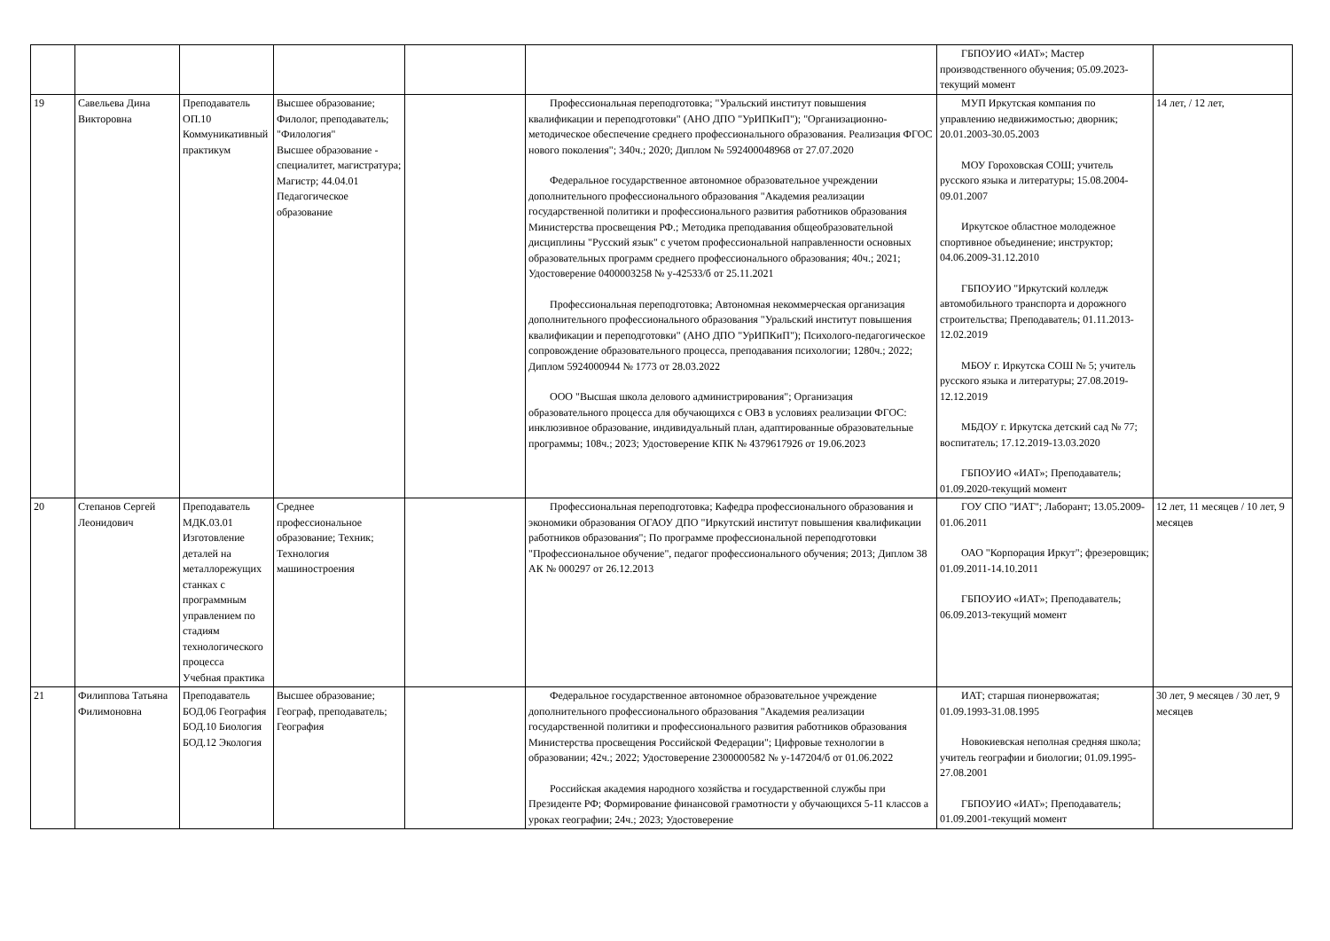| | | | | | | ГБПОУИО «ИАТ»; Мастер производственного обучения; 05.09.2023-текущий момент | |
| 19 | Савельева Дина Викторовна | Преподаватель ОП.10 Коммуникативный практикум | Высшее образование; Филолог, преподаватель; "Филология" Высшее образование - специалитет, магистратура; Магистр; 44.04.01 Педагогическое образование | | Профессиональная переподготовка; "Уральский институт повышения квалификации и переподготовки" (АНО ДПО "УрИПКиП"); "Организационно-методическое обеспечение среднего профессионального образования. Реализация ФГОС нового поколения"; 340ч.; 2020; Диплом № 592400048968 от 27.07.2020 Федеральное государственное автономное образовательное учреждении дополнительного профессионального образования "Академия реализации государственной политики и профессионального развития работников образования Министерства просвещения РФ.; Методика преподавания общеобразовательной дисциплины "Русский язык" с учетом профессиональной направленности основных образовательных программ среднего профессионального образования; 40ч.; 2021; Удостоверение 0400003258 № у-42533/б от 25.11.2021 Профессиональная переподготовка; Автономная некоммерческая организация дополнительного профессионального образования "Уральский институт повышения квалификации и переподготовки" (АНО ДПО "УрИПКиП"); Психолого-педагогическое сопровождение образовательного процесса, преподавания психологии; 1280ч.; 2022; Диплом 5924000944 № 1773 от 28.03.2022 ООО "Высшая школа делового администрирования"; Организация образовательного процесса для обучающихся с ОВЗ в условиях реализации ФГОС: инклюзивное образование, индивидуальный план, адаптированные образовательные программы; 108ч.; 2023; Удостоверение КПК № 4379617926 от 19.06.2023 | МУП Иркутская компания по управлению недвижимостью; дворник; 20.01.2003-30.05.2003 МОУ Гороховская СОШ; учитель русского языка и литературы; 15.08.2004-09.01.2007 Иркутское областное молодежное спортивное объединение; инструктор; 04.06.2009-31.12.2010 ГБПОУИО "Иркутский колледж автомобильного транспорта и дорожного строительства; Преподаватель; 01.11.2013-12.02.2019 МБОУ г. Иркутска СОШ № 5; учитель русского языка и литературы; 27.08.2019-12.12.2019 МБДОУ г. Иркутска детский сад № 77; воспитатель; 17.12.2019-13.03.2020 ГБПОУИО «ИАТ»; Преподаватель; 01.09.2020-текущий момент | 14 лет, / 12 лет, |
| 20 | Степанов Сергей Леонидович | Преподаватель МДК.03.01 Изготовление деталей на металлорежущих станках с программным управлением по стадиям технологического процесса Учебная практика | Среднее профессиональное образование; Техник; Технология машиностроения | | Профессиональная переподготовка; Кафедра профессионального образования и экономики образования ОГАОУ ДПО "Иркутский институт повышения квалификации работников образования"; По программе профессиональной переподготовки "Профессиональное обучение", педагог профессионального обучения; 2013; Диплом 38 АК № 000297 от 26.12.2013 | ГОУ СПО "ИАТ"; Лаборант; 13.05.2009-01.06.2011 ОАО "Корпорация Иркут"; фрезеровщик; 01.09.2011-14.10.2011 ГБПОУИО «ИАТ»; Преподаватель; 06.09.2013-текущий момент | 12 лет, 11 месяцев / 10 лет, 9 месяцев |
| 21 | Филиппова Татьяна Филимоновна | Преподаватель БОД.06 География БОД.10 Биология БОД.12 Экология | Высшее образование; Географ, преподаватель; География | | Федеральное государственное автономное образовательное учреждение дополнительного профессионального образования "Академия реализации государственной политики и профессионального развития работников образования Министерства просвещения Российской Федерации"; Цифровые технологии в образовании; 42ч.; 2022; Удостоверение 2300000582 № у-147204/б от 01.06.2022 Российская академия народного хозяйства и государственной службы при Президенте РФ; Формирование финансовой грамотности у обучающихся 5-11 классов а уроках географии; 24ч.; 2023; Удостоверение | ИАТ; старшая пионервожатая; 01.09.1993-31.08.1995 Новокиевская неполная средняя школа; учитель географии и биологии; 01.09.1995-27.08.2001 ГБПОУИО «ИАТ»; Преподаватель; 01.09.2001-текущий момент | 30 лет, 9 месяцев / 30 лет, 9 месяцев |